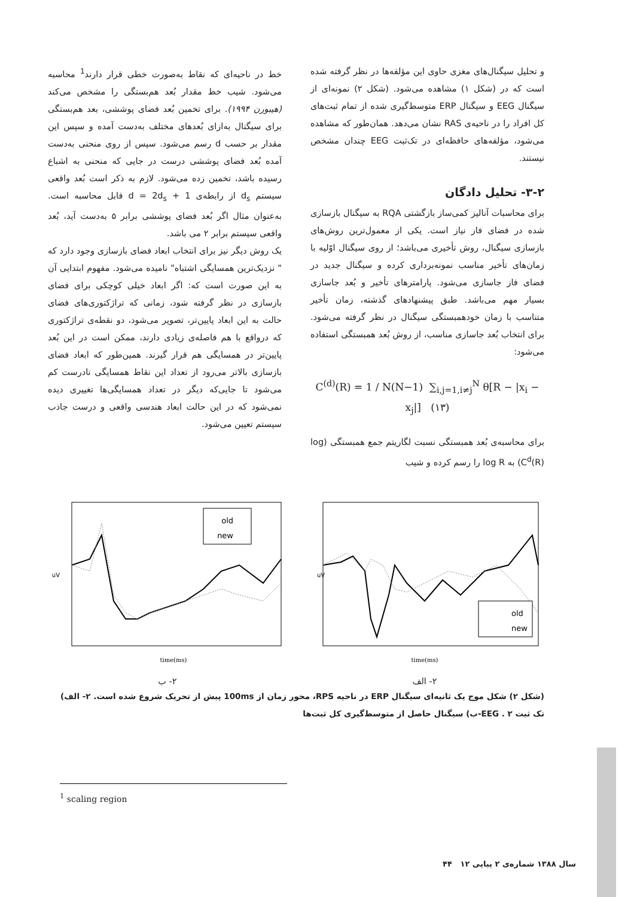و تحلیل سیگنال‌های مغزی حاوی این مؤلفه‌ها در نظر گرفته شده است که در (شکل ۱) مشاهده می‌شود. (شکل ۲) نمونه‌ای از سیگنال EEG و سیگنال ERP متوسط‌گیری شده از تمام ثبت‌های کل افراد را در ناحیه‌ی RAS نشان می‌دهد. همان‌طور که مشاهده می‌شود، مؤلفه‌های حافظه‌ای در تک‌ثبت EEG چندان مشخص نیستند.
۳-۲- تحلیل دادگان
برای محاسبات آنالیز کمی‌ساز بازگشتی RQA به سیگنال بازسازی شده در فضای فاز نیاز است. یکی از معمول‌ترین روش‌های بازسازی سیگنال، روش تأخیری می‌باشد؛ از روی سیگنال اوّلیه با زمان‌های تأخیر مناسب نمونه‌برداری کرده و سیگنال جدید در فضای فاز جاسازی می‌شود. پارامترهای تأخیر و بُعد جاسازی بسیار مهم می‌باشد. طبق پیشنهادهای گذشته، زمان تأخیر متناسب با زمان خودهمبستگی سیگنال در نظر گرفته می‌شود. برای انتخاب بُعد جاسازی مناسب، از روش بُعد همبستگی استفاده می‌شود:
C<sup>(d)</sup>(R) = 1 / N(N−1) ∑<sub>i,j=1,i≠j</sub><sup>N</sup> θ[R − |x<sub>i</sub> − x<sub>j</sub>|] (۱۳)
برای محاسبه‌ی بُعد همبستگی نسبت لگاریتم جمع همبستگی (log C<sup>d</sup>(R)) به log R را رسم کرده و شیب
خط در ناحیه‌ای که نقاط به‌صورت خطی قرار دارند<sup>1</sup> محاسبه می‌شود. شیب خط مقدار بُعد هم‌بستگی را مشخص می‌کند (هیبورن ۱۹۹۴). برای تخمین بُعد فضای پوششی، بعد هم‌بستگی برای سیگنال به‌ازای بُعدهای مختلف به‌دست آمده و سپس این مقدار بر حسب d رسم می‌شود. سپس از روی منحنی به‌دست آمده بُعد فضای پوششی درست در جایی که منحنی به اشباع رسیده باشد، تخمین زده می‌شود. لازم به ذکر است بُعد واقعی سیستم d<sub>s</sub> از رابطه‌ی d = 2d<sub>s</sub> + 1 قابل محاسبه است. به‌عنوان مثال اگر بُعد فضای پوششی برابر ۵ به‌دست آید، بُعد واقعی سیستم برابر ۲ می باشد.
یک روش دیگر نیز برای انتخاب ابعاد فضای بازسازی وجود دارد که " نزدیک‌ترین همسایگی اشتباه" نامیده می‌شود. مفهوم ابتدایی آن به این صورت است که: اگر ابعاد خیلی کوچکی برای فضای بازسازی در نظر گرفته شود، زمانی که تراژکتوری‌های فضای حالت به این ابعاد پایین‌تر، تصویر می‌شود، دو نقطه‌ی تراژکتوری که درواقع با هم فاصله‌ی زیادی دارند، ممکن است در این بُعد پایین‌تر در همسایگی هم قرار گیرند. همین‌طور که ابعاد فضای بازسازی بالاتر می‌رود از تعداد این نقاط همسایگی نادرست کم می‌شود تا جایی‌که دیگر در تعداد همسایگی‌ها تغییری دیده نمی‌شود که در این حالت ابعاد هندسی واقعی و درست جاذب سیستم تعیین می‌شود.
old
new
time(ms)
uV
۲- الف
old
new
time(ms)
uV
۲- ب
(شکل ۲) شکل موج یک ثانیه‌ای سیگنال ERP در ناحیه RPS، محور زمان از 100ms پیش از تحریک شروع شده است. ۲- الف) تک ثبت EEG . ۲-ب) سیگنال حاصل از متوسط‌گیری کل ثبت‌ها
<sup>1</sup> scaling region
سال ۱۳۸۸ شماره‌ی ۲ پیاپی ۱۲ ۴۴